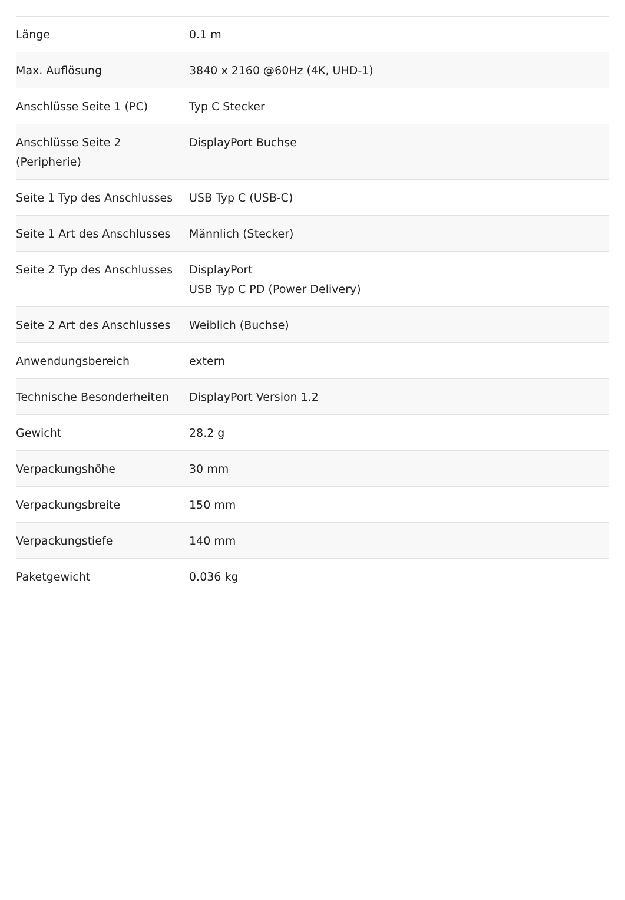| Länge | 0.1 m |
| Max. Auflösung | 3840 x 2160 @60Hz (4K, UHD-1) |
| Anschlüsse Seite 1 (PC) | Typ C Stecker |
| Anschlüsse Seite 2 (Peripherie) | DisplayPort Buchse |
| Seite 1 Typ des Anschlusses | USB Typ C (USB-C) |
| Seite 1 Art des Anschlusses | Männlich (Stecker) |
| Seite 2 Typ des Anschlusses | DisplayPort USB Typ C PD (Power Delivery) |
| Seite 2 Art des Anschlusses | Weiblich (Buchse) |
| Anwendungsbereich | extern |
| Technische Besonderheiten | DisplayPort Version 1.2 |
| Gewicht | 28.2 g |
| Verpackungshöhe | 30 mm |
| Verpackungsbreite | 150 mm |
| Verpackungstiefe | 140 mm |
| Paketgewicht | 0.036 kg |